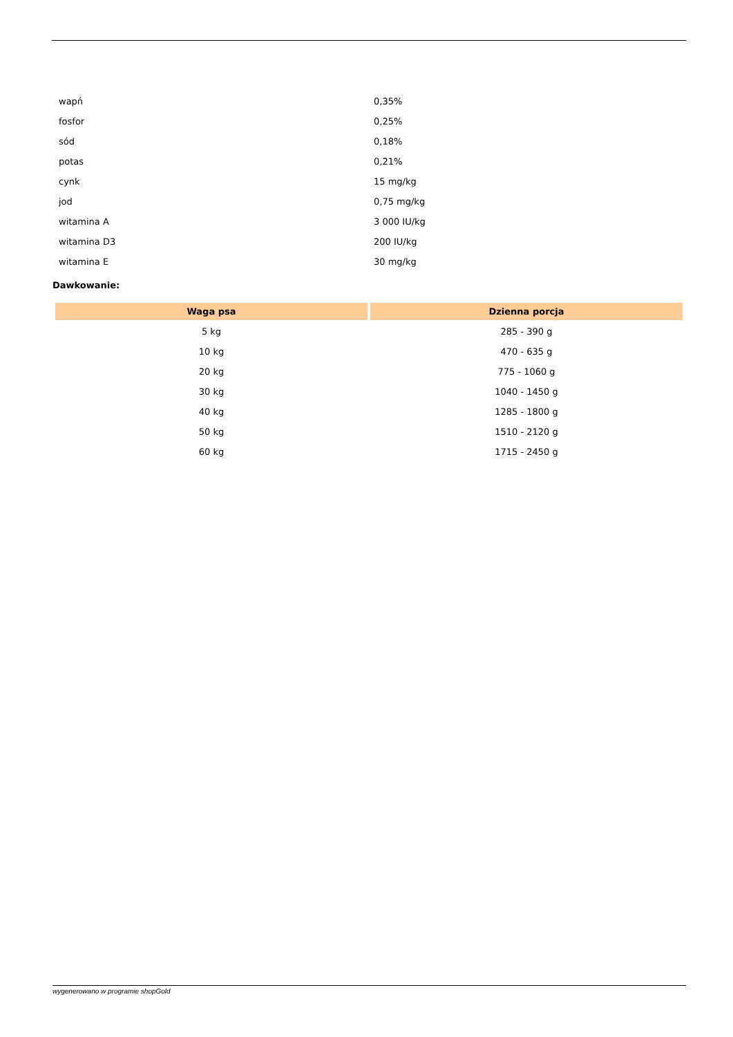| wapń | 0,35% |
| fosfor | 0,25% |
| sód | 0,18% |
| potas | 0,21% |
| cynk | 15 mg/kg |
| jod | 0,75 mg/kg |
| witamina A | 3 000 IU/kg |
| witamina D3 | 200 IU/kg |
| witamina E | 30 mg/kg |
Dawkowanie:
| Waga psa | Dzienna porcja |
| --- | --- |
| 5 kg | 285 - 390 g |
| 10 kg | 470 - 635 g |
| 20 kg | 775 - 1060 g |
| 30 kg | 1040 - 1450 g |
| 40 kg | 1285 - 1800 g |
| 50 kg | 1510 - 2120 g |
| 60 kg | 1715 - 2450 g |
wygenerowano w programie shopGold